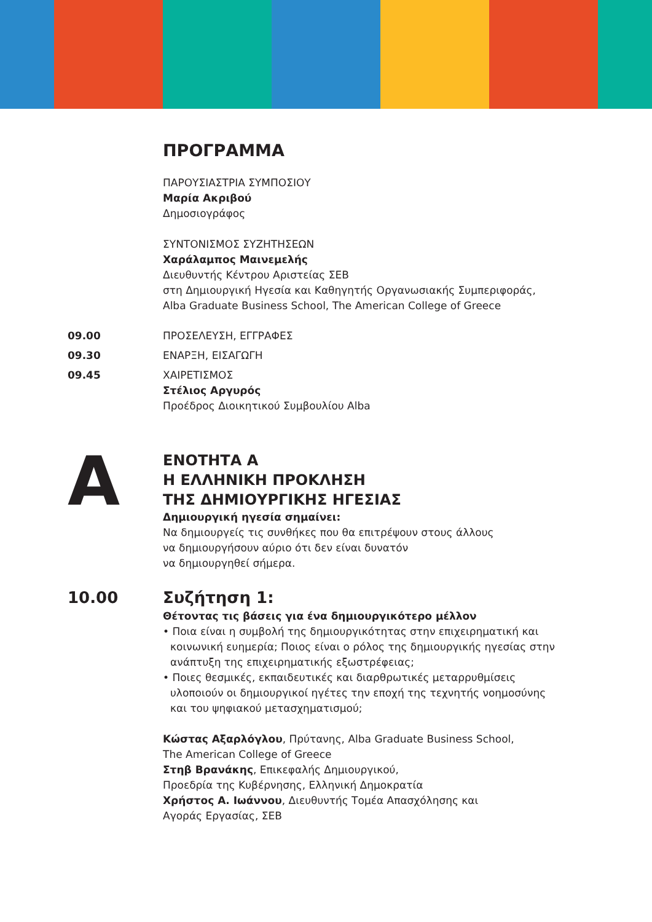ΠΡΟΓΡΑΜΜΑ
ΠΑΡΟΥΣΙΑΣΤΡΙΑ ΣΥΜΠΟΣΙΟΥ
Μαρία Ακριβού
Δημοσιογράφος
ΣΥΝΤΟΝΙΣΜΟΣ ΣΥΖΗΤΗΣΕΩΝ
Χαράλαμπος Μαινεμελής
Διευθυντής Κέντρου Αριστείας ΣΕΒ
στη Δημιουργική Ηγεσία και Καθηγητής Οργανωσιακής Συμπεριφοράς,
Alba Graduate Business School, The American College of Greece
09.00 ΠΡΟΣΕΛΕΥΣΗ, ΕΓΓΡΑΦΕΣ
09.30 ΕΝΑΡΞΗ, ΕΙΣΑΓΩΓΗ
09.45 ΧΑΙΡΕΤΙΣΜΟΣ
Στέλιος Αργυρός
Προέδρος Διοικητικού Συμβουλίου Alba
A
ΕΝΟΤΗΤΑ Α
Η ΕΛΛΗΝΙΚΗ ΠΡΟΚΛΗΣΗ
ΤΗΣ ΔΗΜΙΟΥΡΓΙΚΗΣ ΗΓΕΣΙΑΣ
Δημιουργική ηγεσία σημαίνει:
Να δημιουργείς τις συνθήκες που θα επιτρέψουν στους άλλους
να δημιουργήσουν αύριο ότι δεν είναι δυνατόν
να δημιουργηθεί σήμερα.
10.00 Συζήτηση 1:
Θέτοντας τις βάσεις για ένα δημιουργικότερο μέλλον
• Ποια είναι η συμβολή της δημιουργικότητας στην επιχειρηματική και κοινωνική ευημερία; Ποιος είναι ο ρόλος της δημιουργικής ηγεσίας στην ανάπτυξη της επιχειρηματικής εξωστρέφειας;
• Ποιες θεσμικές, εκπαιδευτικές και διαρθρωτικές μεταρρυθμίσεις υλοποιούν οι δημιουργικοί ηγέτες την εποχή της τεχνητής νοημοσύνης και του ψηφιακού μετασχηματισμού;
Κώστας Αξαρλόγλου, Πρύτανης, Alba Graduate Business School,
The American College of Greece
Στηβ Βρανάκης, Επικεφαλής Δημιουργικού,
Προεδρία της Κυβέρνησης, Ελληνική Δημοκρατία
Χρήστος Α. Ιωάννου, Διευθυντής Τομέα Απασχόλησης και
Αγοράς Εργασίας, ΣΕΒ